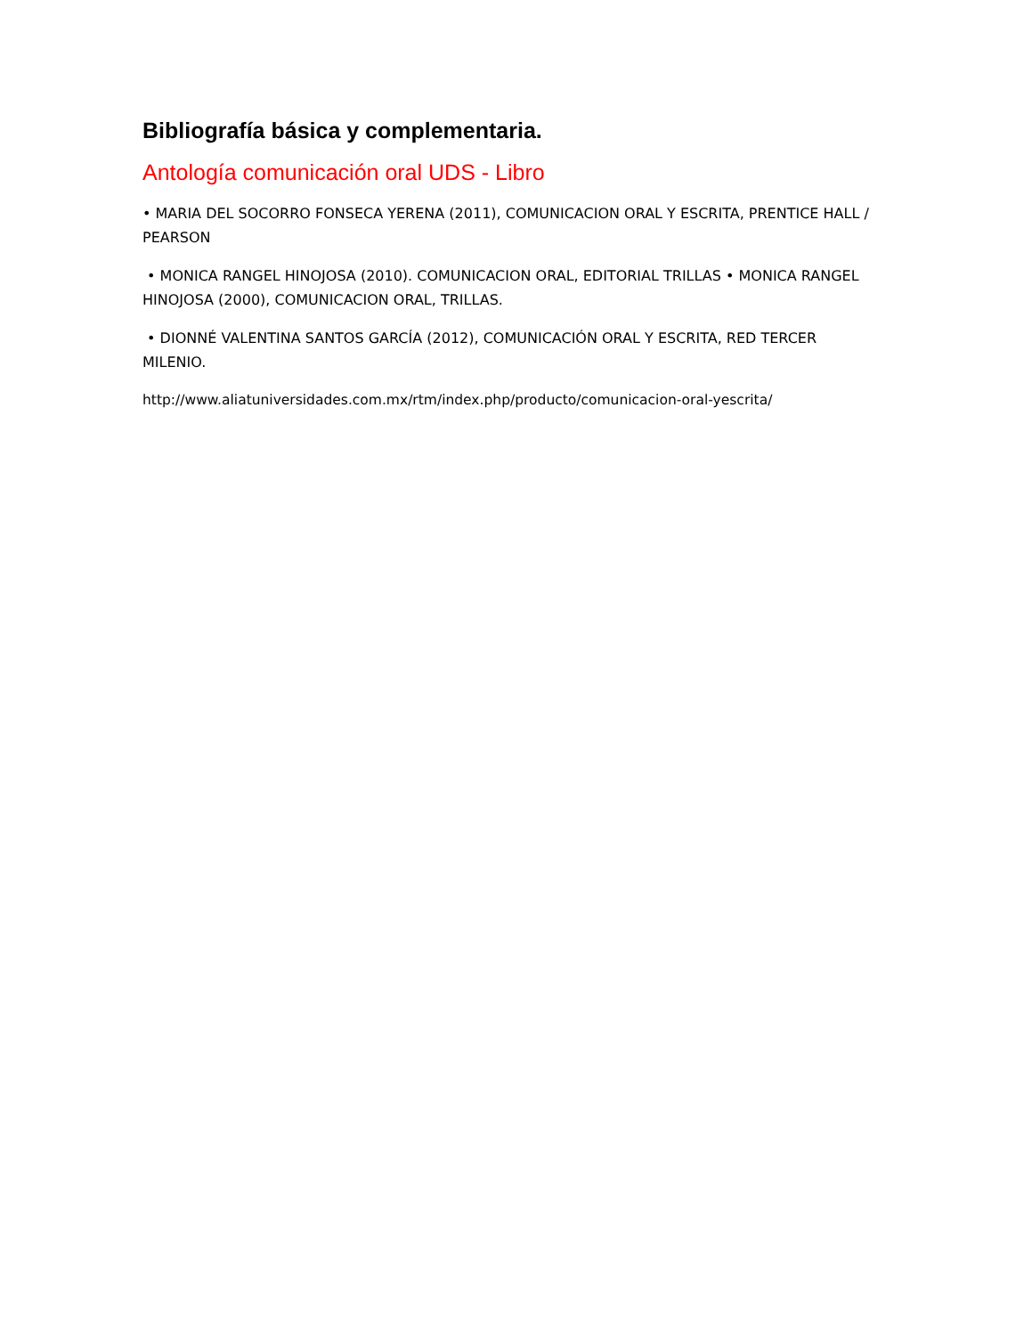Bibliografía básica y complementaria.
Antología comunicación oral UDS - Libro
• MARIA DEL SOCORRO FONSECA YERENA (2011), COMUNICACION ORAL Y ESCRITA, PRENTICE HALL / PEARSON
• MONICA RANGEL HINOJOSA (2010). COMUNICACION ORAL, EDITORIAL TRILLAS • MONICA RANGEL HINOJOSA (2000), COMUNICACION ORAL, TRILLAS.
• DIONNÉ VALENTINA SANTOS GARCÍA (2012), COMUNICACIÓN ORAL Y ESCRITA, RED TERCER MILENIO.
http://www.aliatuniversidades.com.mx/rtm/index.php/producto/comunicacion-oral-yescrita/